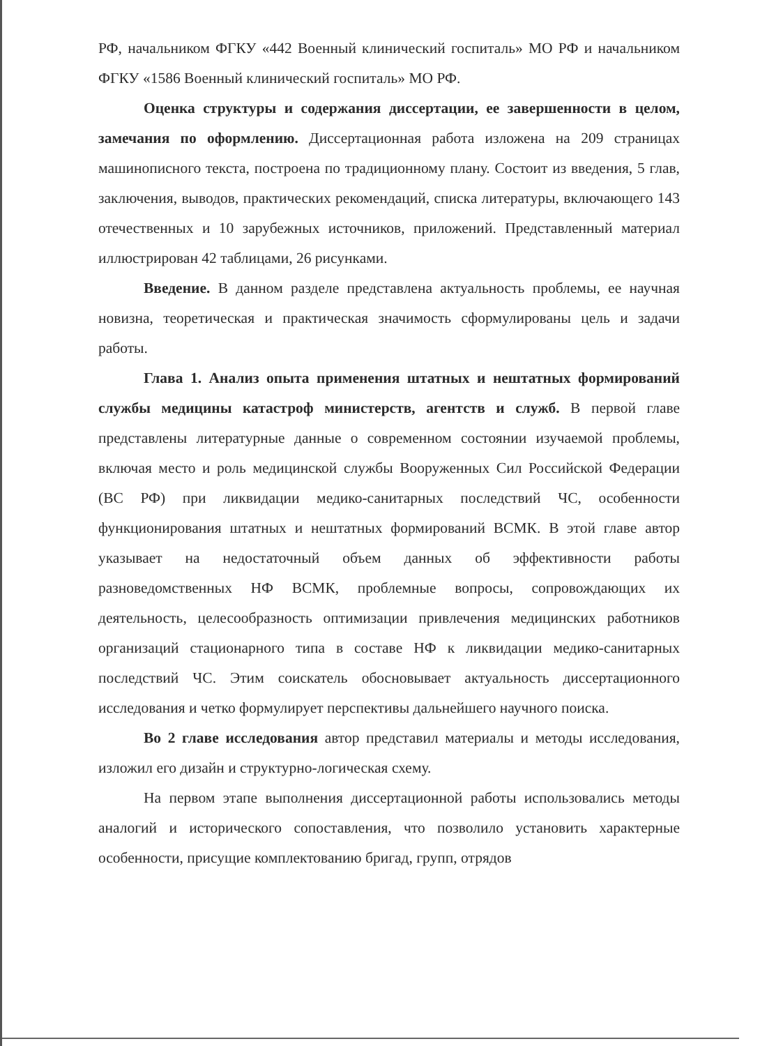РФ, начальником ФГКУ «442 Военный клинический госпиталь» МО РФ и начальником ФГКУ «1586 Военный клинический госпиталь» МО РФ.
Оценка структуры и содержания диссертации, ее завершенности в целом, замечания по оформлению. Диссертационная работа изложена на 209 страницах машинописного текста, построена по традиционному плану. Состоит из введения, 5 глав, заключения, выводов, практических рекомендаций, списка литературы, включающего 143 отечественных и 10 зарубежных источников, приложений. Представленный материал иллюстрирован 42 таблицами, 26 рисунками.
Введение. В данном разделе представлена актуальность проблемы, ее научная новизна, теоретическая и практическая значимость сформулированы цель и задачи работы.
Глава 1. Анализ опыта применения штатных и нештатных формирований службы медицины катастроф министерств, агентств и служб. В первой главе представлены литературные данные о современном состоянии изучаемой проблемы, включая место и роль медицинской службы Вооруженных Сил Российской Федерации (ВС РФ) при ликвидации медико-санитарных последствий ЧС, особенности функционирования штатных и нештатных формирований ВСМК. В этой главе автор указывает на недостаточный объем данных об эффективности работы разноведомственных НФ ВСМК, проблемные вопросы, сопровождающих их деятельность, целесообразность оптимизации привлечения медицинских работников организаций стационарного типа в составе НФ к ликвидации медико-санитарных последствий ЧС. Этим соискатель обосновывает актуальность диссертационного исследования и четко формулирует перспективы дальнейшего научного поиска.
Во 2 главе исследования автор представил материалы и методы исследования, изложил его дизайн и структурно-логическая схему.
На первом этапе выполнения диссертационной работы использовались методы аналогий и исторического сопоставления, что позволило установить характерные особенности, присущие комплектованию бригад, групп, отрядов